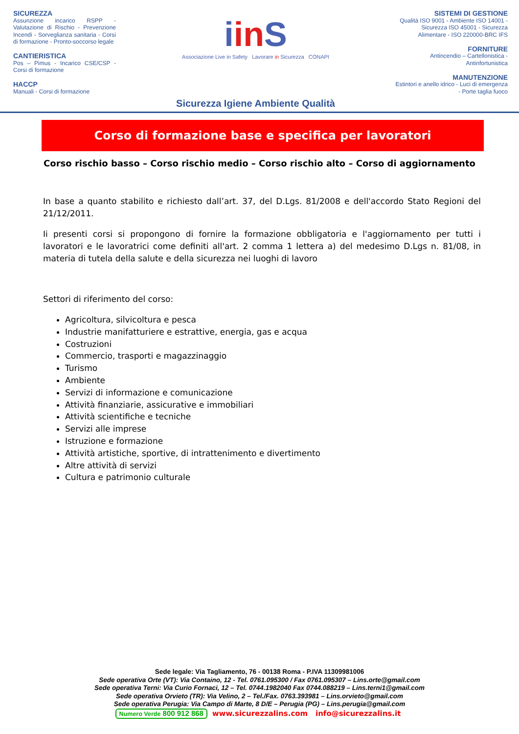SICUREZZA
Assunzione incarico RSPP - Valutazione di Rischio - Prevenzione Incendi - Sorveglianza sanitaria - Corsi di formazione - Pronto-soccorso legale
CANTIERISTICA
Pos – Pimus - Incarico CSE/CSP - Corsi di formazione
HACCP
Manuali - Corsi di formazione
iin S
Associazione Live in Safety Lavorare in Sicurezza CONAPI
Sicurezza Igiene Ambiente Qualità
SISTEMI DI GESTIONE
Qualità ISO 9001 - Ambiente ISO 14001 - Sicurezza ISO 45001 - Sicurezza Alimentare - ISO 220000-BRC IFS
FORNITURE
Antincendio – Cartellonistica - Antinfortunistica
MANUTENZIONE
Estintori e anello idrico - Luci di emergenza - Porte taglia fuoco
Corso di formazione base e specifica per lavoratori
Corso rischio basso – Corso rischio medio – Corso rischio alto – Corso di aggiornamento
In base a quanto stabilito e richiesto dall’art. 37, del D.Lgs. 81/2008 e dell'accordo Stato Regioni del 21/12/2011.
Ii presenti corsi si propongono di fornire la formazione obbligatoria e l'aggiornamento per tutti i lavoratori e le lavoratrici come definiti all'art. 2 comma 1 lettera a) del medesimo D.Lgs n. 81/08, in materia di tutela della salute e della sicurezza nei luoghi di lavoro
Settori di riferimento del corso:
Agricoltura, silvicoltura e pesca
Industrie manifatturiere e estrattive, energia, gas e acqua
Costruzioni
Commercio, trasporti e magazzinaggio
Turismo
Ambiente
Servizi di informazione e comunicazione
Attività finanziarie, assicurative e immobiliari
Attività scientifiche e tecniche
Servizi alle imprese
Istruzione e formazione
Attività artistiche, sportive, di intrattenimento e divertimento
Altre attività di servizi
Cultura e patrimonio culturale
Sede legale: Via Tagliamento, 76 - 00138 Roma - P.IVA 11309981006
Sede operativa Orte (VT): Via Containo, 12 - Tel. 0761.095300 / Fax 0761.095307 – Lins.orte@gmail.com
Sede operativa Terni: Via Curio Fornaci, 12 – Tel. 0744.1982040 Fax 0744.088219 – Lins.terni1@gmail.com
Sede operativa Orvieto (TR): Via Velino, 2 – Tel./Fax. 0763.393981 – Lins.orvieto@gmail.com
Sede operativa Perugia: Via Campo di Marte, 8 D/E – Perugia (PG) – Lins.perugia@gmail.com
Numero Verde 800 912 868 www.sicurezzalins.com info@sicurezzalins.it